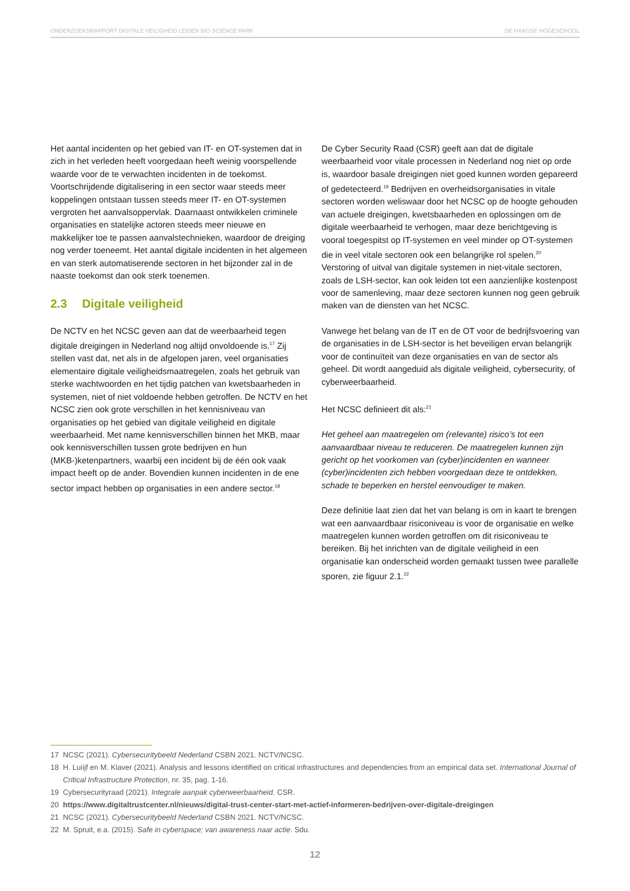ONDERZOEKSRAPPORT DIGITALE VEILIGHEID LEIDEN BIO SCIENCE PARK DE HAAGSE HOGESCHOOL
Het aantal incidenten op het gebied van IT- en OT-systemen dat in zich in het verleden heeft voorgedaan heeft weinig voorspellende waarde voor de te verwachten incidenten in de toekomst. Voortschrijdende digitalisering in een sector waar steeds meer koppelingen ontstaan tussen steeds meer IT- en OT-systemen vergroten het aanvalsoppervlak. Daarnaast ontwikkelen criminele organisaties en statelijke actoren steeds meer nieuwe en makkelijker toe te passen aanvalstechnieken, waardoor de dreiging nog verder toeneemt. Het aantal digitale incidenten in het algemeen en van sterk automatiserende sectoren in het bijzonder zal in de naaste toekomst dan ook sterk toenemen.
2.3 Digitale veiligheid
De NCTV en het NCSC geven aan dat de weerbaarheid tegen digitale dreigingen in Nederland nog altijd onvoldoende is.<sup>17</sup> Zij stellen vast dat, net als in de afgelopen jaren, veel organisaties elementaire digitale veiligheidsmaatregelen, zoals het gebruik van sterke wachtwoorden en het tijdig patchen van kwetsbaarheden in systemen, niet of niet voldoende hebben getroffen. De NCTV en het NCSC zien ook grote verschillen in het kennisniveau van organisaties op het gebied van digitale veiligheid en digitale weerbaarheid. Met name kennisverschillen binnen het MKB, maar ook kennisverschillen tussen grote bedrijven en hun (MKB-)ketenpartners, waarbij een incident bij de één ook vaak impact heeft op de ander. Bovendien kunnen incidenten in de ene sector impact hebben op organisaties in een andere sector.<sup>18</sup>
De Cyber Security Raad (CSR) geeft aan dat de digitale weerbaarheid voor vitale processen in Nederland nog niet op orde is, waardoor basale dreigingen niet goed kunnen worden gepareerd of gedetecteerd.<sup>19</sup> Bedrijven en overheidsorganisaties in vitale sectoren worden weliswaar door het NCSC op de hoogte gehouden van actuele dreigingen, kwetsbaarheden en oplossingen om de digitale weerbaarheid te verhogen, maar deze berichtgeving is vooral toegespitst op IT-systemen en veel minder op OT-systemen die in veel vitale sectoren ook een belangrijke rol spelen.<sup>20</sup> Verstoring of uitval van digitale systemen in niet-vitale sectoren, zoals de LSH-sector, kan ook leiden tot een aanzienlijke kostenpost voor de samenleving, maar deze sectoren kunnen nog geen gebruik maken van de diensten van het NCSC.
Vanwege het belang van de IT en de OT voor de bedrijfsvoering van de organisaties in de LSH-sector is het beveiligen ervan belangrijk voor de continuïteit van deze organisaties en van de sector als geheel. Dit wordt aangeduid als digitale veiligheid, cybersecurity, of cyberweerbaarheid.
Het NCSC definieert dit als:<sup>21</sup>
Het geheel aan maatregelen om (relevante) risico’s tot een aanvaardbaar niveau te reduceren. De maatregelen kunnen zijn gericht op het voorkomen van (cyber)incidenten en wanneer (cyber)incidenten zich hebben voorgedaan deze te ontdekken, schade te beperken en herstel eenvoudiger te maken.
Deze definitie laat zien dat het van belang is om in kaart te brengen wat een aanvaardbaar risiconiveau is voor de organisatie en welke maatregelen kunnen worden getroffen om dit risiconiveau te bereiken. Bij het inrichten van de digitale veiligheid in een organisatie kan onderscheid worden gemaakt tussen twee parallelle sporen, zie figuur 2.1.<sup>22</sup>
17 NCSC (2021). Cybersecuritybeeld Nederland CSBN 2021. NCTV/NCSC.
18 H. Luiijf en M. Klaver (2021). Analysis and lessons identified on critical infrastructures and dependencies from an empirical data set. International Journal of Critical Infrastructure Protection, nr. 35, pag. 1-16.
19 Cybersecurityraad (2021). Integrale aanpak cyberweerbaarheid. CSR.
20 https://www.digitaltrustcenter.nl/nieuws/digital-trust-center-start-met-actief-informeren-bedrijven-over-digitale-dreigingen
21 NCSC (2021). Cybersecuritybeeld Nederland CSBN 2021. NCTV/NCSC.
22 M. Spruit, e.a. (2015). Safe in cyberspace; van awareness naar actie. Sdu.
12